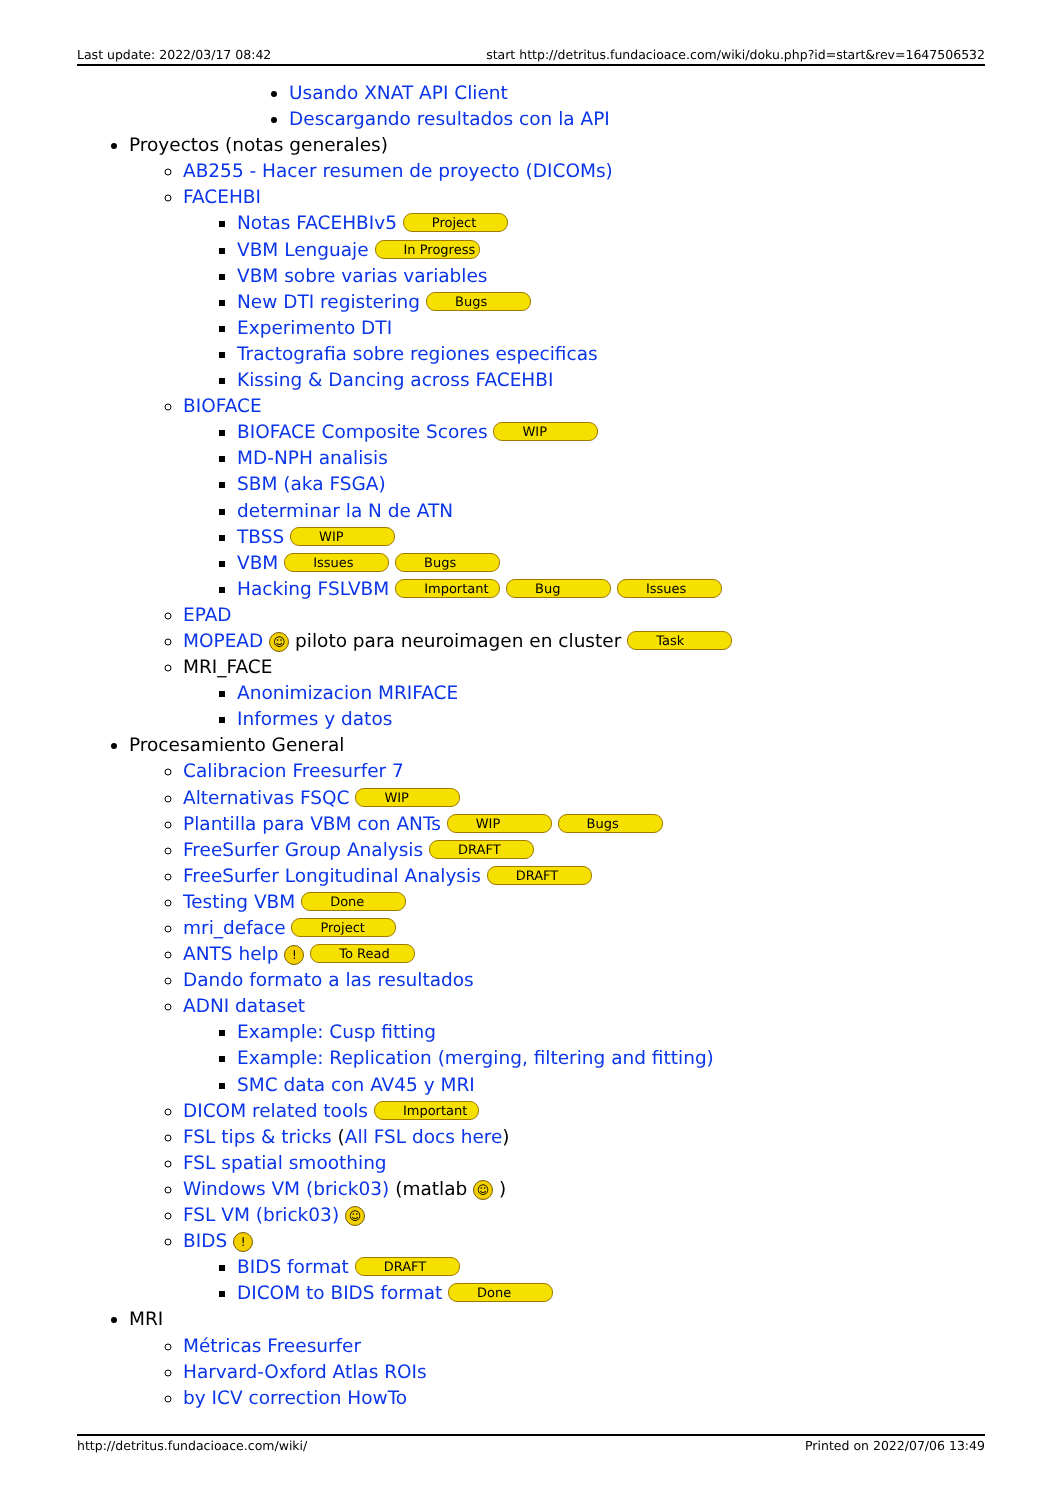Last update: 2022/03/17 08:42 start http://detritus.fundacioace.com/wiki/doku.php?id=start&rev=1647506532
Usando XNAT API Client
Descargando resultados con la API
Proyectos (notas generales)
AB255 - Hacer resumen de proyecto (DICOMs)
FACEHBI
Notas FACEHBIv5 Project
VBM Lenguaje In Progress
VBM sobre varias variables
New DTI registering Bugs
Experimento DTI
Tractografia sobre regiones especificas
Kissing & Dancing across FACEHBI
BIOFACE
BIOFACE Composite Scores WIP
MD-NPH analisis
SBM (aka FSGA)
determinar la N de ATN
TBSS WIP
VBM Issues Bugs
Hacking FSLVBM Important Bug Issues
EPAD
MOPEAD ☺ piloto para neuroimagen en cluster Task
MRI_FACE
Anonimizacion MRIFACE
Informes y datos
Procesamiento General
Calibracion Freesurfer 7
Alternativas FSQC WIP
Plantilla para VBM con ANTs WIP Bugs
FreeSurfer Group Analysis DRAFT
FreeSurfer Longitudinal Analysis DRAFT
Testing VBM Done
mri_deface Project
ANTS help ! To Read
Dando formato a las resultados
ADNI dataset
Example: Cusp fitting
Example: Replication (merging, filtering and fitting)
SMC data con AV45 y MRI
DICOM related tools Important
FSL tips & tricks (All FSL docs here)
FSL spatial smoothing
Windows VM (brick03) (matlab ☺ )
FSL VM (brick03) ☺
BIDS !
BIDS format DRAFT
DICOM to BIDS format Done
MRI
Métricas Freesurfer
Harvard-Oxford Atlas ROIs
by ICV correction HowTo
http://detritus.fundacioace.com/wiki/ Printed on 2022/07/06 13:49